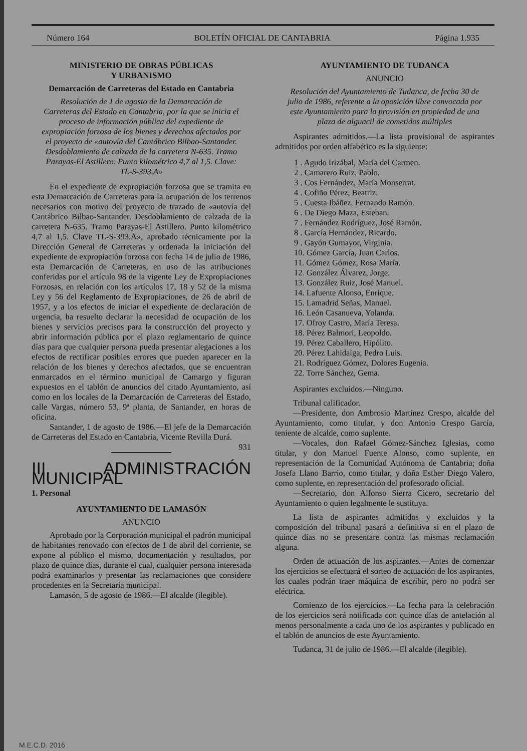Número 164 BOLETÍN OFICIAL DE CANTABRIA Página 1.935
MINISTERIO DE OBRAS PÚBLICAS
Y URBANISMO
Demarcación de Carreteras del Estado en Cantabria
Resolución de 1 de agosto de la Demarcación de Carreteras del Estado en Cantabria, por la que se inicia el proceso de información pública del expediente de expropiación forzosa de los bienes y derechos afectados por el proyecto de «autovía del Cantábrico Bilbao-Santander. Desdoblamiento de calzada de la carretera N-635. Tramo Parayas-El Astillero. Punto kilométrico 4,7 al 1,5. Clave: TL-S-393.A»
En el expediente de expropiación forzosa que se tramita en esta Demarcación de Carreteras para la ocupación de los terrenos necesarios con motivo del proyecto de trazado de «autovía del Cantábrico Bilbao-Santander. Desdoblamiento de calzada de la carretera N-635. Tramo Parayas-El Astillero. Punto kilométrico 4,7 al 1,5. Clave TL-S-393.A», aprobado técnicamente por la Dirección General de Carreteras y ordenada la iniciación del expediente de expropiación forzosa con fecha 14 de julio de 1986, esta Demarcación de Carreteras, en uso de las atribuciones conferidas por el artículo 98 de la vigente Ley de Expropiaciones Forzosas, en relación con los artículos 17, 18 y 52 de la misma Ley y 56 del Reglamento de Expropiaciones, de 26 de abril de 1957, y a los efectos de iniciar el expediente de declaración de urgencia, ha resuelto declarar la necesidad de ocupación de los bienes y servicios precisos para la construcción del proyecto y abrir información pública por el plazo reglamentario de quince días para que cualquier persona pueda presentar alegaciones a los efectos de rectificar posibles errores que pueden aparecer en la relación de los bienes y derechos afectados, que se encuentran enmarcados en el término municipal de Camargo y figuran expuestos en el tablón de anuncios del citado Ayuntamiento, así como en los locales de la Demarcación de Carreteras del Estado, calle Vargas, número 53, 9ª planta, de Santander, en horas de oficina.
Santander, 1 de agosto de 1986.—El jefe de la Demarcación de Carreteras del Estado en Cantabria, Vicente Revilla Durá. 931
III. ADMINISTRACIÓN MUNICIPAL
1. Personal
AYUNTAMIENTO DE LAMASÓN
ANUNCIO
Aprobado por la Corporación municipal el padrón municipal de habitantes renovado con efectos de 1 de abril del corriente, se expone al público el mismo, documentación y resultados, por plazo de quince días, durante el cual, cualquier persona interesada podrá examinarlos y presentar las reclamaciones que considere procedentes en la Secretaría municipal.
Lamasón, 5 de agosto de 1986.—El alcalde (ilegible).
AYUNTAMIENTO DE TUDANCA
ANUNCIO
Resolución del Ayuntamiento de Tudanca, de fecha 30 de julio de 1986, referente a la oposición libre convocada por este Ayuntamiento para la provisión en propiedad de una plaza de alguacil de cometidos múltiples
Aspirantes admitidos.—La lista provisional de aspirantes admitidos por orden alfabético es la siguiente:
1 . Agudo Irizábal, María del Carmen.
2 . Camarero Ruiz, Pablo.
3 . Cos Fernández, María Monserrat.
4 . Cofiño Pérez, Beatriz.
5 . Cuesta Ibáñez, Fernando Ramón.
6 . De Diego Maza, Esteban.
7 . Fernández Rodríguez, José Ramón.
8 . García Hernández, Ricardo.
9 . Gayón Gumayor, Virginia.
10. Gómez García, Juan Carlos.
11. Gómez Gómez, Rosa María.
12. González Álvarez, Jorge.
13. González Ruiz, José Manuel.
14. Lafuente Alonso, Enrique.
15. Lamadrid Señas, Manuel.
16. León Casanueva, Yolanda.
17. Ofroy Castro, María Teresa.
18. Pérez Balmori, Leopoldo.
19. Pérez Caballero, Hipólito.
20. Pérez Lahidalga, Pedro Luis.
21. Rodríguez Gómez, Dolores Eugenia.
22. Torre Sánchez, Gema.
Aspirantes excluidos.—Ninguno.
Tribunal calificador.
—Presidente, don Ambrosio Martínez Crespo, alcalde del Ayuntamiento, como titular, y don Antonio Crespo García, teniente de alcalde, como suplente.
—Vocales, don Rafael Gómez-Sánchez Iglesias, como titular, y don Manuel Fuente Alonso, como suplente, en representación de la Comunidad Autónoma de Cantabria; doña Josefa Llano Barrio, como titular, y doña Esther Diego Valero, como suplente, en representación del profesorado oficial.
—Secretario, don Alfonso Sierra Cicero, secretario del Ayuntamiento o quien legalmente le sustituya.
La lista de aspirantes admitidos y excluidos y la composición del tribunal pasará a definitiva si en el plazo de quince días no se presentare contra las mismas reclamación alguna.
Orden de actuación de los aspirantes.—Antes de comenzar los ejercicios se efectuará el sorteo de actuación de los aspirantes, los cuales podrán traer máquina de escribir, pero no podrá ser eléctrica.
Comienzo de los ejercicios.—La fecha para la celebración de los ejercicios será notificada con quince días de antelación al menos personalmente a cada uno de los aspirantes y publicado en el tablón de anuncios de este Ayuntamiento.
Tudanca, 31 de julio de 1986.—El alcalde (ilegible).
M.E.C.D. 2016